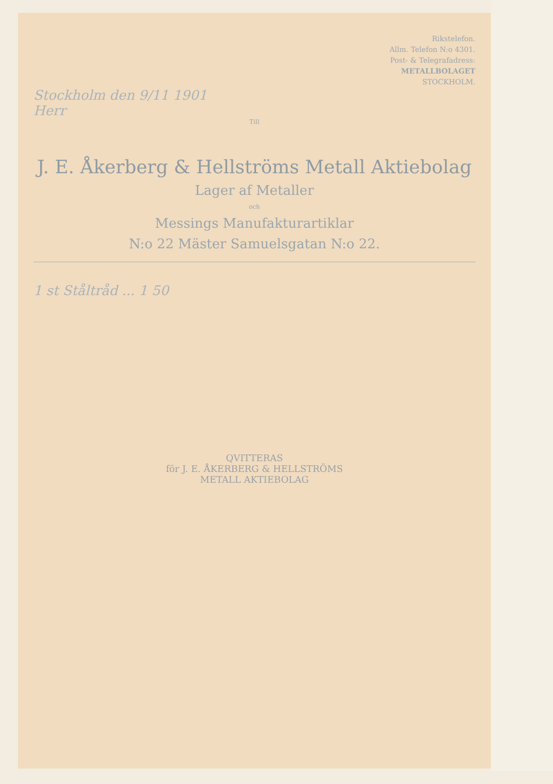Rikstelefon.
Allm. Telefon N:o 4301.
Post- & Telegrafadress:
METALLBOLAGET
STOCKHOLM.
Stockholm den 9/11 1901
Herr
Till
J. E. Åkerberg & Hellströms Metall Aktiebolag
Lager af Metaller
och
Messings Manufakturartiklar
N:o 22 Mäster Samuelsgatan N:o 22.
1 st Ståltråd ... 1 50
QVITTERAS
för J. E. ÅKERBERG & HELLSTRÖMS
METALL AKTIEBOLAG